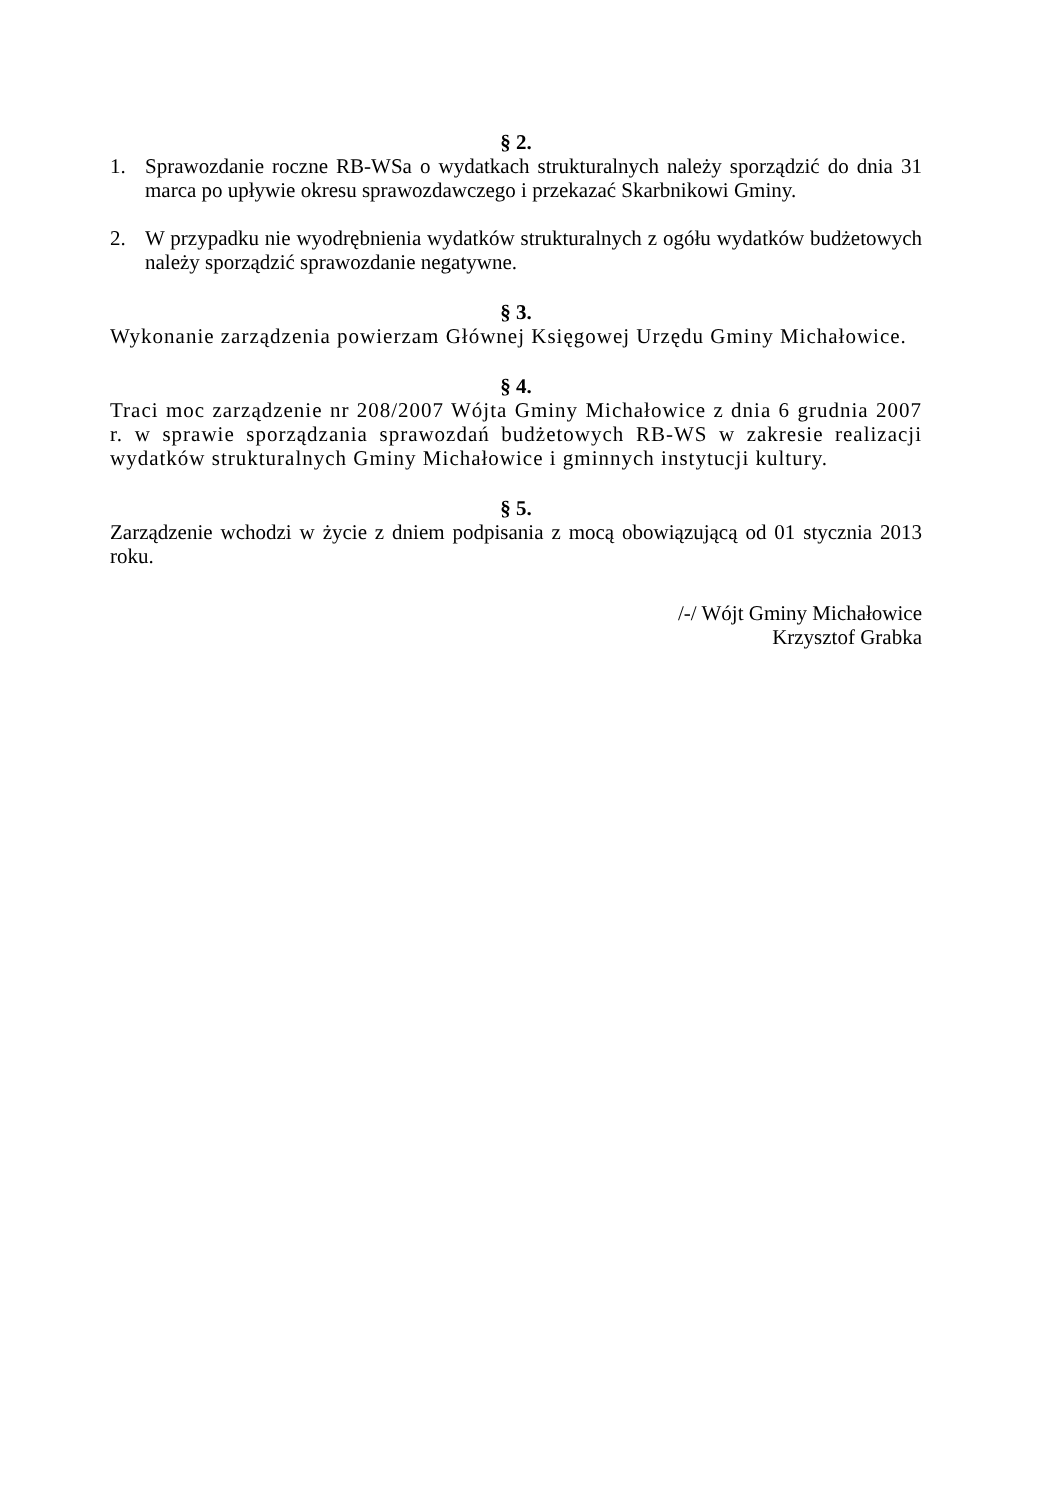§ 2.
1. Sprawozdanie roczne RB-WSa o wydatkach strukturalnych należy sporządzić do dnia 31 marca po upływie okresu sprawozdawczego i przekazać Skarbnikowi Gminy.
2. W przypadku nie wyodrębnienia wydatków strukturalnych z ogółu wydatków budżetowych należy sporządzić sprawozdanie negatywne.
§ 3.
Wykonanie zarządzenia powierzam Głównej Księgowej Urzędu Gminy Michałowice.
§ 4.
Traci moc zarządzenie nr 208/2007 Wójta Gminy Michałowice z dnia 6 grudnia 2007 r. w sprawie sporządzania sprawozdań budżetowych RB-WS w zakresie realizacji wydatków strukturalnych Gminy Michałowice i gminnych instytucji kultury.
§ 5.
Zarządzenie wchodzi w życie z dniem podpisania z mocą obowiązującą od 01 stycznia 2013 roku.
/-/ Wójt Gminy Michałowice
Krzysztof Grabka